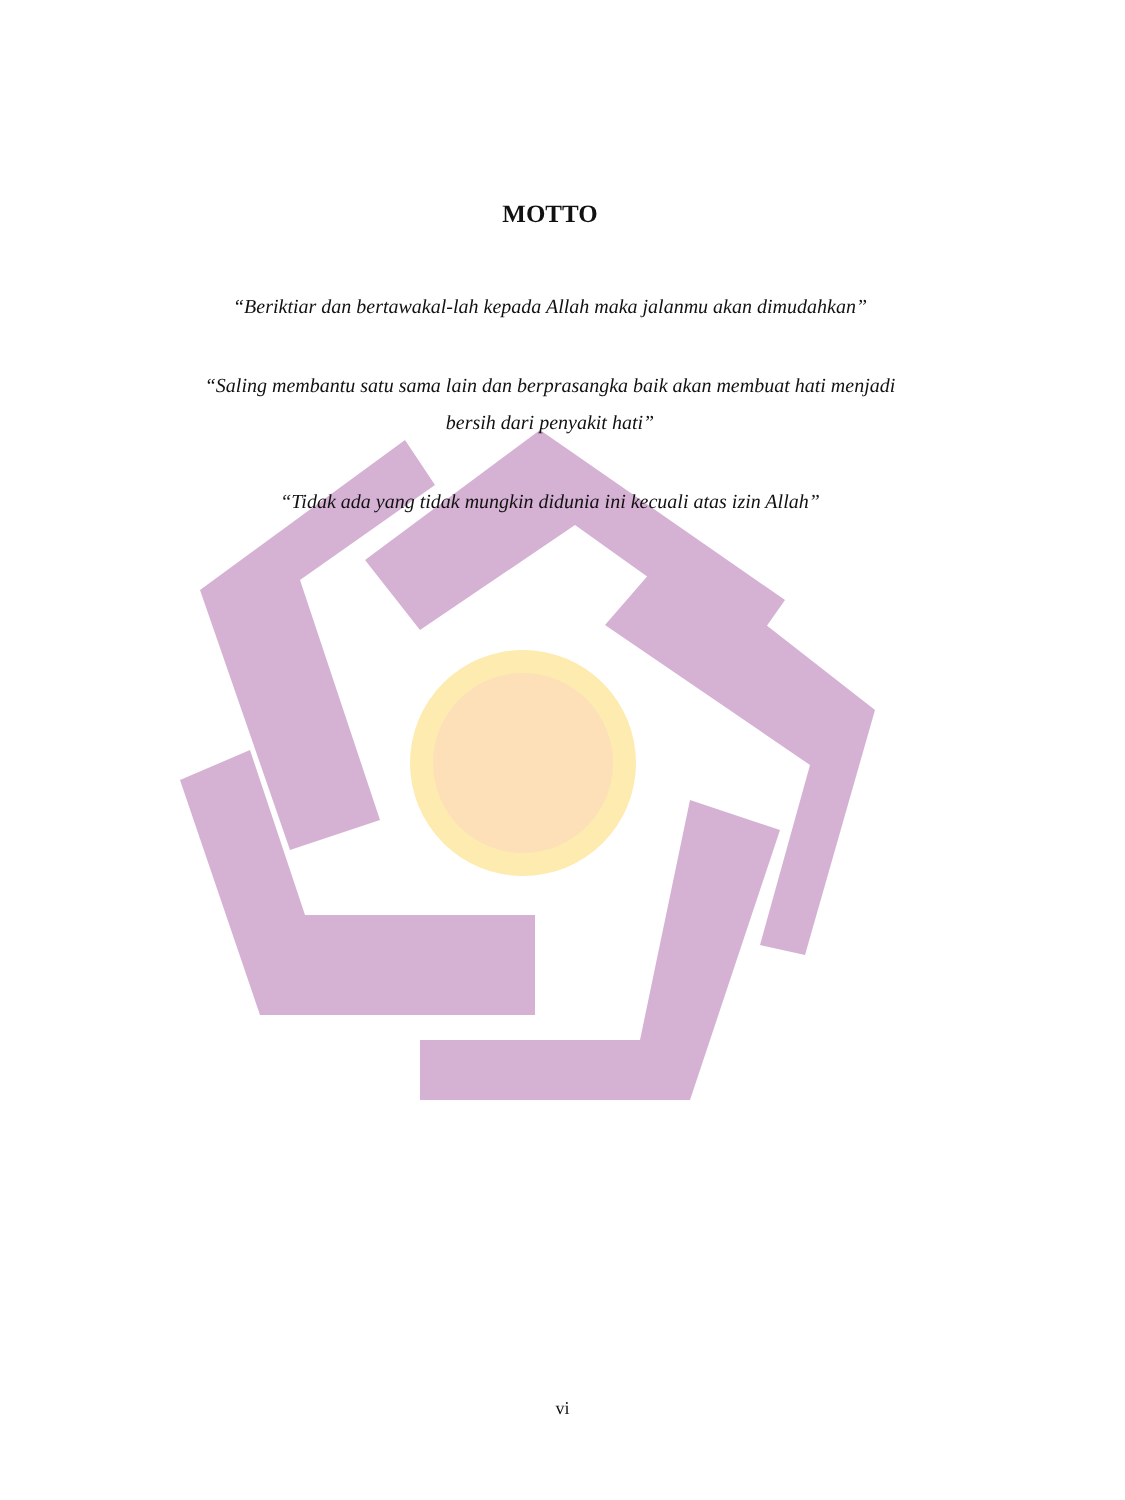MOTTO
“Beriktiar dan bertawakal-lah kepada Allah maka jalanmu akan dimudahkan”
“Saling membantu satu sama lain dan berprasangka baik akan membuat hati menjadi bersih dari penyakit hati”
“Tidak ada yang tidak mungkin didunia ini kecuali atas izin Allah”
vi